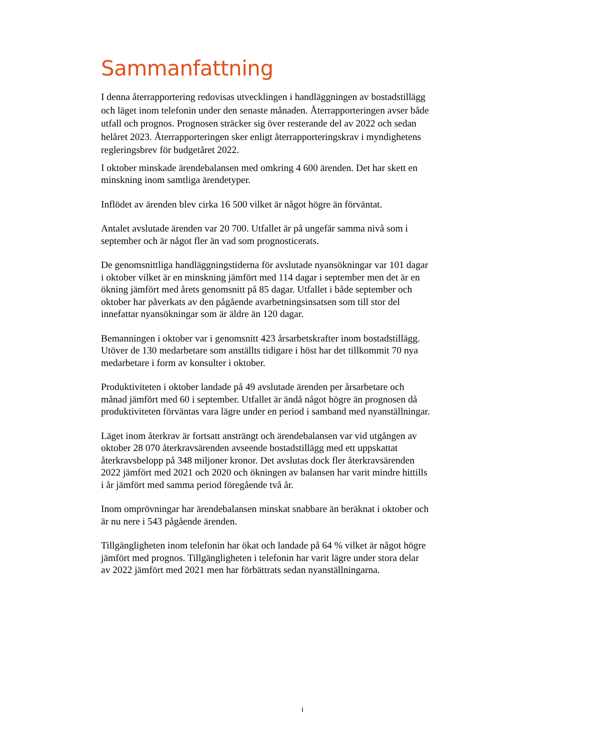Sammanfattning
I denna återrapportering redovisas utvecklingen i handläggningen av bostadstillägg och läget inom telefonin under den senaste månaden. Återrapporteringen avser både utfall och prognos. Prognosen sträcker sig över resterande del av 2022 och sedan helåret 2023. Återrapporteringen sker enligt återrapporteringskrav i myndighetens regleringsbrev för budgetåret 2022.
I oktober minskade ärendebalansen med omkring 4 600 ärenden. Det har skett en minskning inom samtliga ärendetyper.
Inflödet av ärenden blev cirka 16 500 vilket är något högre än förväntat.
Antalet avslutade ärenden var 20 700. Utfallet är på ungefär samma nivå som i september och är något fler än vad som prognosticerats.
De genomsnittliga handläggningstiderna för avslutade nyansökningar var 101 dagar i oktober vilket är en minskning jämfört med 114 dagar i september men det är en ökning jämfört med årets genomsnitt på 85 dagar. Utfallet i både september och oktober har påverkats av den pågående avarbetningsinsatsen som till stor del innefattar nyansökningar som är äldre än 120 dagar.
Bemanningen i oktober var i genomsnitt 423 årsarbetskrafter inom bostadstillägg. Utöver de 130 medarbetare som anställts tidigare i höst har det tillkommit 70 nya medarbetare i form av konsulter i oktober.
Produktiviteten i oktober landade på 49 avslutade ärenden per årsarbetare och månad jämfört med 60 i september. Utfallet är ändå något högre än prognosen då produktiviteten förväntas vara lägre under en period i samband med nyanställningar.
Läget inom återkrav är fortsatt ansträngt och ärendebalansen var vid utgången av oktober 28 070 återkravsärenden avseende bostadstillägg med ett uppskattat återkravsbelopp på 348 miljoner kronor. Det avslutas dock fler återkravsärenden 2022 jämfört med 2021 och 2020 och ökningen av balansen har varit mindre hittills i år jämfört med samma period föregående två år.
Inom omprövningar har ärendebalansen minskat snabbare än beräknat i oktober och är nu nere i 543 pågående ärenden.
Tillgängligheten inom telefonin har ökat och landade på 64 % vilket är något högre jämfört med prognos. Tillgängligheten i telefonin har varit lägre under stora delar av 2022 jämfört med 2021 men har förbättrats sedan nyanställningarna.
i